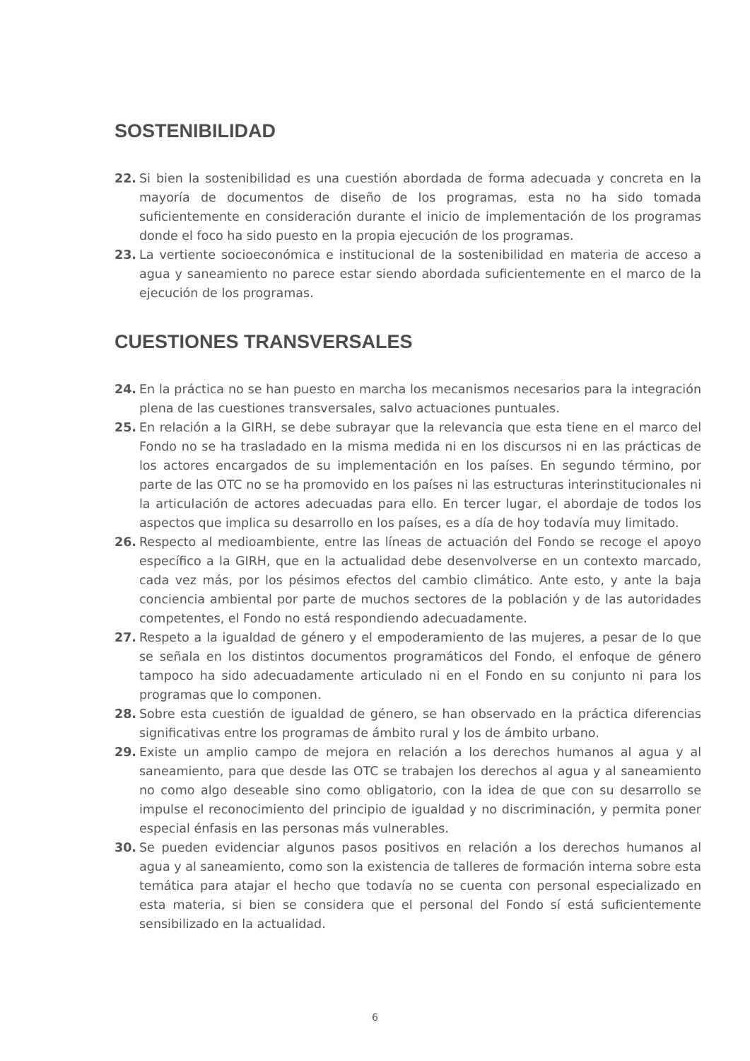SOSTENIBILIDAD
22. Si bien la sostenibilidad es una cuestión abordada de forma adecuada y concreta en la mayoría de documentos de diseño de los programas, esta no ha sido tomada suficientemente en consideración durante el inicio de implementación de los programas donde el foco ha sido puesto en la propia ejecución de los programas.
23. La vertiente socioeconómica e institucional de la sostenibilidad en materia de acceso a agua y saneamiento no parece estar siendo abordada suficientemente en el marco de la ejecución de los programas.
CUESTIONES TRANSVERSALES
24. En la práctica no se han puesto en marcha los mecanismos necesarios para la integración plena de las cuestiones transversales, salvo actuaciones puntuales.
25. En relación a la GIRH, se debe subrayar que la relevancia que esta tiene en el marco del Fondo no se ha trasladado en la misma medida ni en los discursos ni en las prácticas de los actores encargados de su implementación en los países. En segundo término, por parte de las OTC no se ha promovido en los países ni las estructuras interinstitucionales ni la articulación de actores adecuadas para ello. En tercer lugar, el abordaje de todos los aspectos que implica su desarrollo en los países, es a día de hoy todavía muy limitado.
26. Respecto al medioambiente, entre las líneas de actuación del Fondo se recoge el apoyo específico a la GIRH, que en la actualidad debe desenvolverse en un contexto marcado, cada vez más, por los pésimos efectos del cambio climático. Ante esto, y ante la baja conciencia ambiental por parte de muchos sectores de la población y de las autoridades competentes, el Fondo no está respondiendo adecuadamente.
27. Respeto a la igualdad de género y el empoderamiento de las mujeres, a pesar de lo que se señala en los distintos documentos programáticos del Fondo, el enfoque de género tampoco ha sido adecuadamente articulado ni en el Fondo en su conjunto ni para los programas que lo componen.
28. Sobre esta cuestión de igualdad de género, se han observado en la práctica diferencias significativas entre los programas de ámbito rural y los de ámbito urbano.
29. Existe un amplio campo de mejora en relación a los derechos humanos al agua y al saneamiento, para que desde las OTC se trabajen los derechos al agua y al saneamiento no como algo deseable sino como obligatorio, con la idea de que con su desarrollo se impulse el reconocimiento del principio de igualdad y no discriminación, y permita poner especial énfasis en las personas más vulnerables.
30. Se pueden evidenciar algunos pasos positivos en relación a los derechos humanos al agua y al saneamiento, como son la existencia de talleres de formación interna sobre esta temática para atajar el hecho que todavía no se cuenta con personal especializado en esta materia, si bien se considera que el personal del Fondo sí está suficientemente sensibilizado en la actualidad.
6